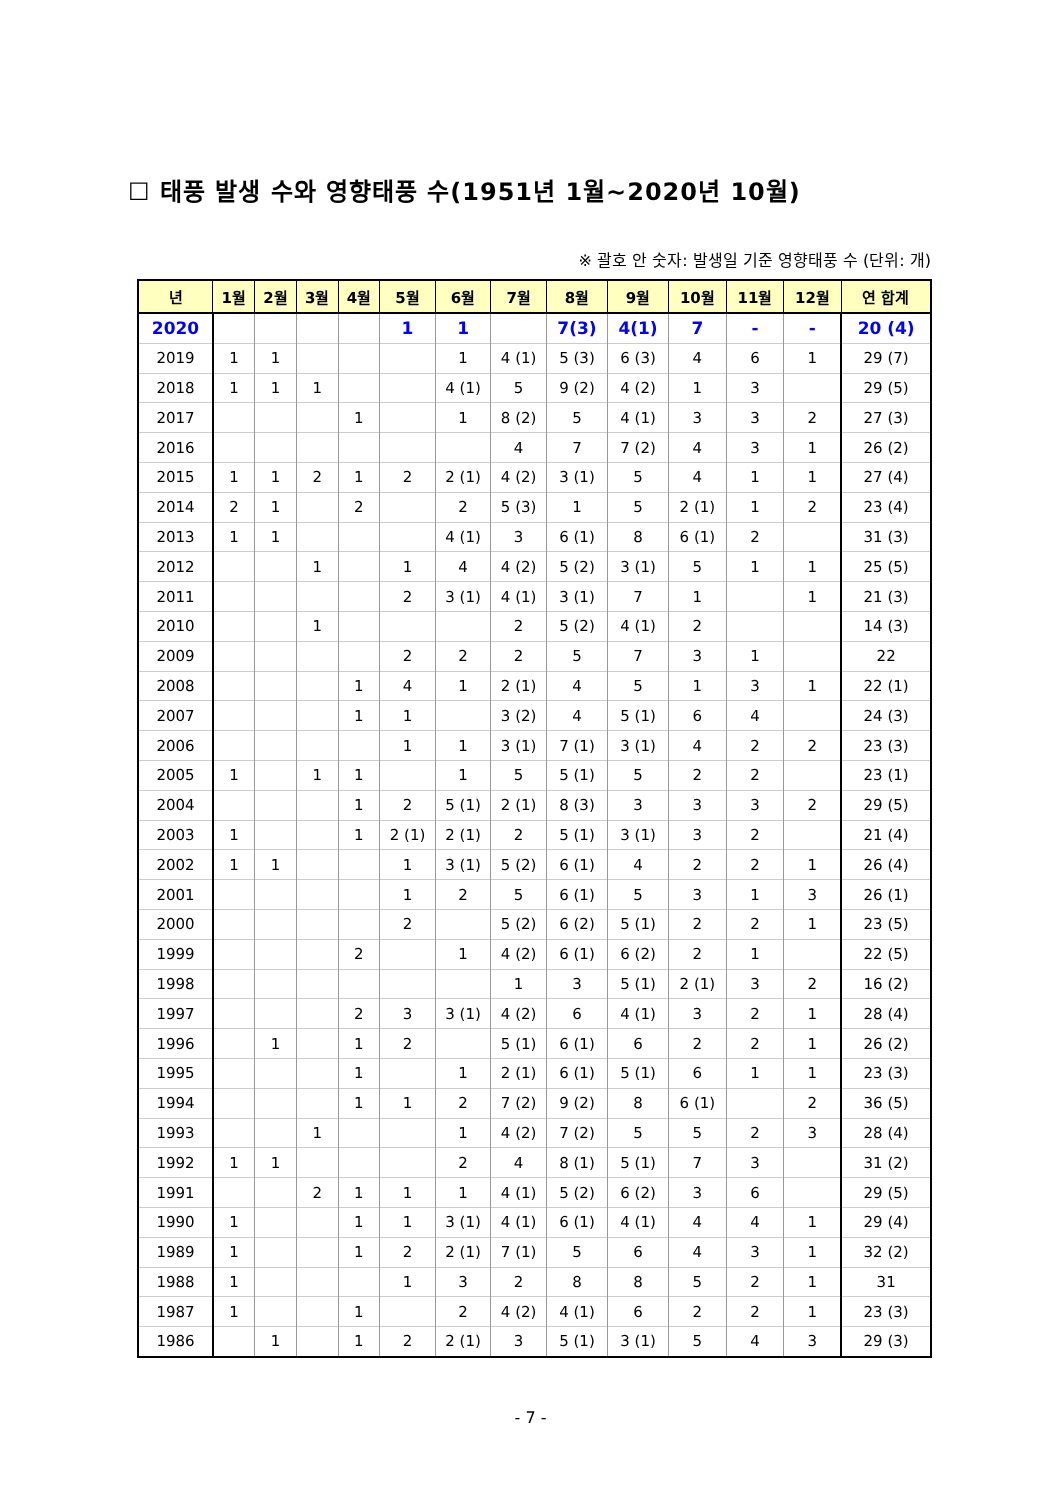☐ 태풍 발생 수와 영향태풍 수(1951년 1월~2020년 10월)
※ 괄호 안 숫자: 발생일 기준 영향태풍 수 (단위: 개)
| 년 | 1월 | 2월 | 3월 | 4월 | 5월 | 6월 | 7월 | 8월 | 9월 | 10월 | 11월 | 12월 | 연 합계 |
| --- | --- | --- | --- | --- | --- | --- | --- | --- | --- | --- | --- | --- | --- |
| 2020 | | | | | 1 | 1 | | 7(3) | 4(1) | 7 | - | - | 20 (4) |
| 2019 | 1 | 1 | | | | 1 | 4 (1) | 5 (3) | 6 (3) | 4 | 6 | 1 | 29 (7) |
| 2018 | 1 | 1 | 1 | | | 4 (1) | 5 | 9 (2) | 4 (2) | 1 | 3 | | 29 (5) |
| 2017 | | | | 1 | | 1 | 8 (2) | 5 | 4 (1) | 3 | 3 | 2 | 27 (3) |
| 2016 | | | | | | | 4 | 7 | 7 (2) | 4 | 3 | 1 | 26 (2) |
| 2015 | 1 | 1 | 2 | 1 | 2 | 2 (1) | 4 (2) | 3 (1) | 5 | 4 | 1 | 1 | 27 (4) |
| 2014 | 2 | 1 | | 2 | | 2 | 5 (3) | 1 | 5 | 2 (1) | 1 | 2 | 23 (4) |
| 2013 | 1 | 1 | | | | 4 (1) | 3 | 6 (1) | 8 | 6 (1) | 2 | | 31 (3) |
| 2012 | | | 1 | | 1 | 4 | 4 (2) | 5 (2) | 3 (1) | 5 | 1 | 1 | 25 (5) |
| 2011 | | | | | 2 | 3 (1) | 4 (1) | 3 (1) | 7 | 1 | | 1 | 21 (3) |
| 2010 | | | 1 | | | | 2 | 5 (2) | 4 (1) | 2 | | | 14 (3) |
| 2009 | | | | | 2 | 2 | 2 | 5 | 7 | 3 | 1 | | 22 |
| 2008 | | | | 1 | 4 | 1 | 2 (1) | 4 | 5 | 1 | 3 | 1 | 22 (1) |
| 2007 | | | | 1 | 1 | | 3 (2) | 4 | 5 (1) | 6 | 4 | | 24 (3) |
| 2006 | | | | | 1 | 1 | 3 (1) | 7 (1) | 3 (1) | 4 | 2 | 2 | 23 (3) |
| 2005 | 1 | | 1 | 1 | | 1 | 5 | 5 (1) | 5 | 2 | 2 | | 23 (1) |
| 2004 | | | | 1 | 2 | 5 (1) | 2 (1) | 8 (3) | 3 | 3 | 3 | 2 | 29 (5) |
| 2003 | 1 | | | 1 | 2 (1) | 2 (1) | 2 | 5 (1) | 3 (1) | 3 | 2 | | 21 (4) |
| 2002 | 1 | 1 | | | 1 | 3 (1) | 5 (2) | 6 (1) | 4 | 2 | 2 | 1 | 26 (4) |
| 2001 | | | | | 1 | 2 | 5 | 6 (1) | 5 | 3 | 1 | 3 | 26 (1) |
| 2000 | | | | | 2 | | 5 (2) | 6 (2) | 5 (1) | 2 | 2 | 1 | 23 (5) |
| 1999 | | | | 2 | | 1 | 4 (2) | 6 (1) | 6 (2) | 2 | 1 | | 22 (5) |
| 1998 | | | | | | | 1 | 3 | 5 (1) | 2 (1) | 3 | 2 | 16 (2) |
| 1997 | | | | 2 | 3 | 3 (1) | 4 (2) | 6 | 4 (1) | 3 | 2 | 1 | 28 (4) |
| 1996 | | 1 | | 1 | 2 | | 5 (1) | 6 (1) | 6 | 2 | 2 | 1 | 26 (2) |
| 1995 | | | | 1 | | 1 | 2 (1) | 6 (1) | 5 (1) | 6 | 1 | 1 | 23 (3) |
| 1994 | | | | 1 | 1 | 2 | 7 (2) | 9 (2) | 8 | 6 (1) | | 2 | 36 (5) |
| 1993 | | | 1 | | | 1 | 4 (2) | 7 (2) | 5 | 5 | 2 | 3 | 28 (4) |
| 1992 | 1 | 1 | | | | 2 | 4 | 8 (1) | 5 (1) | 7 | 3 | | 31 (2) |
| 1991 | | | 2 | 1 | 1 | 1 | 4 (1) | 5 (2) | 6 (2) | 3 | 6 | | 29 (5) |
| 1990 | 1 | | | 1 | 1 | 3 (1) | 4 (1) | 6 (1) | 4 (1) | 4 | 4 | 1 | 29 (4) |
| 1989 | 1 | | | 1 | 2 | 2 (1) | 7 (1) | 5 | 6 | 4 | 3 | 1 | 32 (2) |
| 1988 | 1 | | | | 1 | 3 | 2 | 8 | 8 | 5 | 2 | 1 | 31 |
| 1987 | 1 | | | 1 | | 2 | 4 (2) | 4 (1) | 6 | 2 | 2 | 1 | 23 (3) |
| 1986 | | 1 | | 1 | 2 | 2 (1) | 3 | 5 (1) | 3 (1) | 5 | 4 | 3 | 29 (3) |
- 7 -